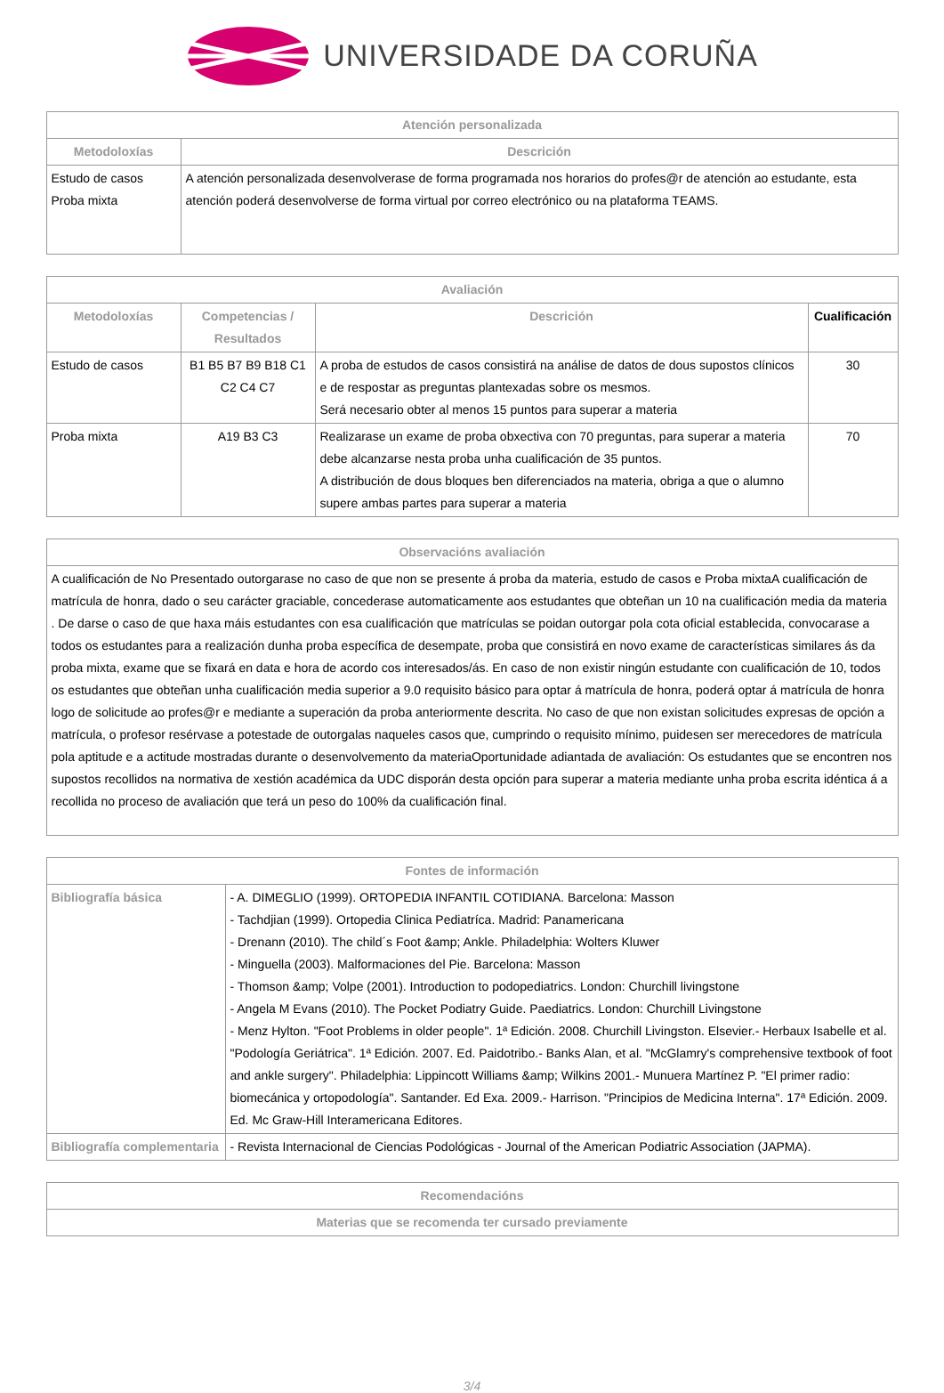UNIVERSIDADE DA CORUÑA
| Atención personalizada | |
| --- | --- |
| Metodoloxías | Descrición |
| Estudo de casos Proba mixta | A atención personalizada desenvolverase de forma programada nos horarios do profes@r de atención ao estudante, esta atención poderá desenvolverse de forma virtual por correo electrónico ou na plataforma TEAMS. |
| Avaliación | | | |
| --- | --- | --- | --- |
| Metodoloxías | Competencias / Resultados | Descrición | Cualificación |
| Estudo de casos | B1 B5 B7 B9 B18 C1 C2 C4 C7 | A proba de estudos de casos consistirá na análise de datos de dous supostos clínicos e de respostar as preguntas plantexadas sobre os mesmos. Será necesario obter al menos 15 puntos para superar a materia | 30 |
| Proba mixta | A19 B3 C3 | Realizarase un exame de proba obxectiva con 70 preguntas, para superar a materia debe alcanzarse nesta proba unha cualificación de 35 puntos. A distribución de dous bloques ben diferenciados na materia, obriga a que o alumno supere ambas partes para superar a materia | 70 |
| Observacións avaliación |
| --- |
| A cualificación de No Presentado outorgarase no caso de que non se presente á proba da materia, estudo de casos e Proba mixtaA cualificación de matrícula de honra, dado o seu carácter graciable, concederase automaticamente aos estudantes que obteñan un 10 na cualificación media da materia . De darse o caso de que haxa máis estudantes con esa cualificación que matrículas se poidan outorgar pola cota oficial establecida, convocarase a todos os estudantes para a realización dunha proba específica de desempate, proba que consistirá en novo exame de características similares ás da proba mixta, exame que se fixará en data e hora de acordo cos interesados/ás. En caso de non existir ningún estudante con cualificación de 10, todos os estudantes que obteñan unha cualificación media superior a 9.0 requisito básico para optar á matrícula de honra, poderá optar á matrícula de honra logo de solicitude ao profes@r e mediante a superación da proba anteriormente descrita. No caso de que non existan solicitudes expresas de opción a matrícula, o profesor resérvase a potestade de outorgalas naqueles casos que, cumprindo o requisito mínimo, puidesen ser merecedores de matrícula pola aptitude e a actitude mostradas durante o desenvolvemento da materiaOportunidade adiantada de avaliación: Os estudantes que se encontren nos supostos recollidos na normativa de xestión académica da UDC disporán desta opción para superar a materia mediante unha proba escrita idéntica á a recollida no proceso de avaliación que terá un peso do 100% da cualificación final. |
| Fontes de información | |
| --- | --- |
| Bibliografía básica | - A. DIMEGLIO (1999). ORTOPEDIA INFANTIL COTIDIANA. Barcelona: Masson - Tachdjian (1999). Ortopedia Clinica Pediatríca. Madrid: Panamericana - Drenann (2010). The child´s Foot &amp; Ankle. Philadelphia: Wolters Kluwer - Minguella (2003). Malformaciones del Pie. Barcelona: Masson - Thomson &amp; Volpe (2001). Introduction to podopediatrics. London: Churchill livingstone - Angela M Evans (2010). The Pocket Podiatry Guide. Paediatrics. London: Churchill Livingstone - Menz Hylton. "Foot Problems in older people". 1ª Edición. 2008. Churchill Livingston. Elsevier.- Herbaux Isabelle et al. "Podología Geriátrica". 1ª Edición. 2007. Ed. Paidotribo.- Banks Alan, et al. "McGlamry's comprehensive textbook of foot and ankle surgery". Philadelphia: Lippincott Williams &amp; Wilkins 2001.- Munuera Martínez P. "El primer radio: biomecánica y ortopodología". Santander. Ed Exa. 2009.- Harrison. "Principios de Medicina Interna". 17ª Edición. 2009. Ed. Mc Graw-Hill Interamericana Editores. |
| Bibliografía complementaria | - Revista Internacional de Ciencias Podológicas - Journal of the American Podiatric Association (JAPMA). |
| Recomendacións |
| --- |
| Materias que se recomenda ter cursado previamente |
3/4